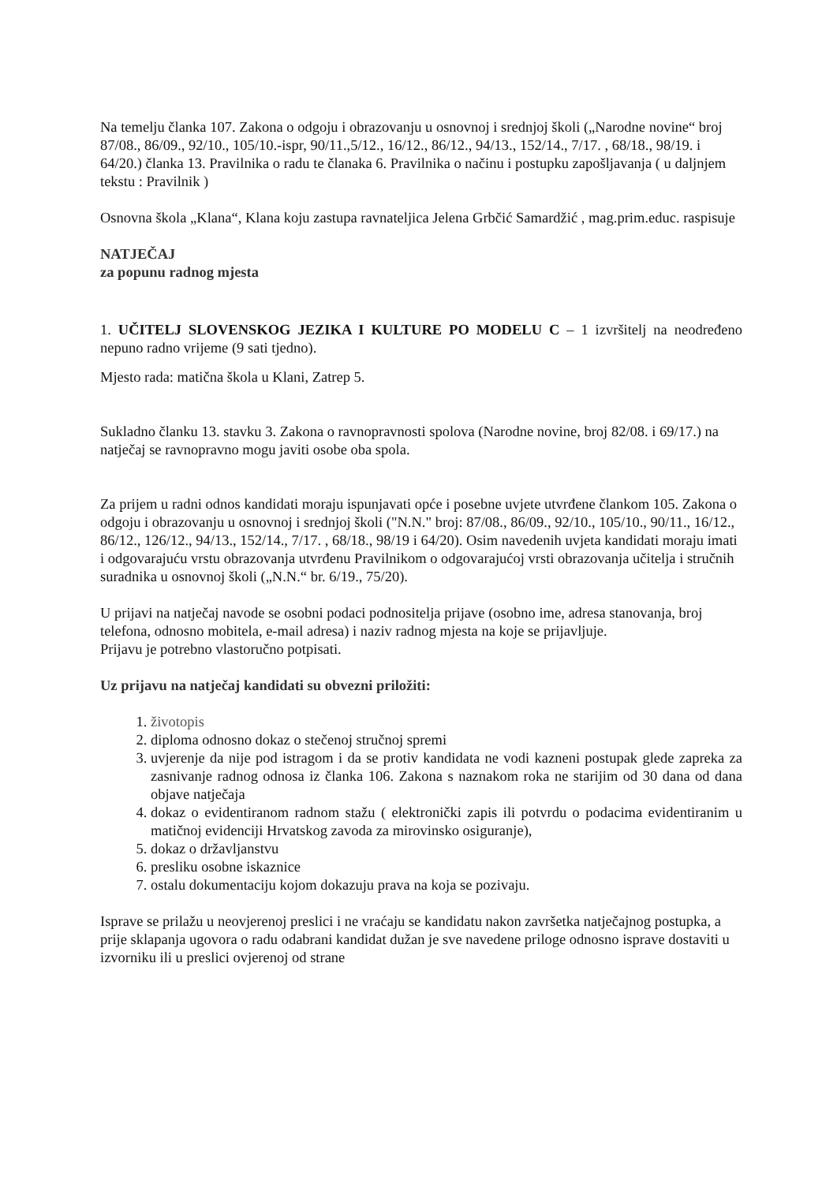Na temelju članka 107. Zakona o odgoju i obrazovanju u osnovnoj i srednjoj školi („Narodne novine“ broj 87/08., 86/09., 92/10., 105/10.-ispr, 90/11.,5/12., 16/12., 86/12., 94/13., 152/14., 7/17. , 68/18., 98/19. i 64/20.) članka 13. Pravilnika o radu te članaka 6. Pravilnika o načinu i postupku zapošljavanja ( u daljnjem tekstu : Pravilnik )
Osnovna škola „Klana“, Klana koju zastupa ravnateljica Jelena Grbčić Samardžić , mag.prim.educ. raspisuje
NATJEČAJ
za popunu radnog mjesta
1. UČITELJ SLOVENSKOG JEZIKA I KULTURE PO MODELU C – 1 izvršitelj na neodređeno nepuno radno vrijeme (9 sati tjedno).
Mjesto rada: matična škola u Klani, Zatrep 5.
Sukladno članku 13. stavku 3. Zakona o ravnopravnosti spolova (Narodne novine, broj 82/08. i 69/17.) na natječaj se ravnopravno mogu javiti osobe oba spola.
Za prijem u radni odnos kandidati moraju ispunjavati opće i posebne uvjete utvrđene člankom 105. Zakona o odgoju i obrazovanju u osnovnoj i srednjoj školi ("N.N." broj: 87/08., 86/09., 92/10., 105/10., 90/11., 16/12., 86/12., 126/12., 94/13., 152/14., 7/17. , 68/18., 98/19 i 64/20). Osim navedenih uvjeta kandidati moraju imati i odgovarajuću vrstu obrazovanja utvrđenu Pravilnikom o odgovarajućoj vrsti obrazovanja učitelja i stručnih suradnika u osnovnoj školi („N.N.“ br. 6/19., 75/20).
U prijavi na natječaj navode se osobni podaci podnositelja prijave (osobno ime, adresa stanovanja, broj telefona, odnosno mobitela, e-mail adresa) i naziv radnog mjesta na koje se prijavljuje.
Prijavu je potrebno vlastoručno potpisati.
Uz prijavu na natječaj kandidati su obvezni priložiti:
1. životopis
2. diploma odnosno dokaz o stečenoj stručnoj spremi
3. uvjerenje da nije pod istragom i da se protiv kandidata ne vodi kazneni postupak glede zapreka za zasnivanje radnog odnosa iz članka 106. Zakona s naznakom roka ne starijim od 30 dana od dana objave natječaja
4. dokaz o evidentiranom radnom stažu ( elektronički zapis ili potvrdu o podacima evidentiranim u matičnoj evidenciji Hrvatskog zavoda za mirovinsko osiguranje),
5. dokaz o državljanstvu
6. presliku osobne iskaznice
7. ostalu dokumentaciju kojom dokazuju prava na koja se pozivaju.
Isprave se prilažu u neovjerenoj preslici i ne vraćaju se kandidatu nakon završetka natječajnog postupka, a prije sklapanja ugovora o radu odabrani kandidat dužan je sve navedene priloge odnosno isprave dostaviti u izvorniku ili u preslici ovjerenoj od strane